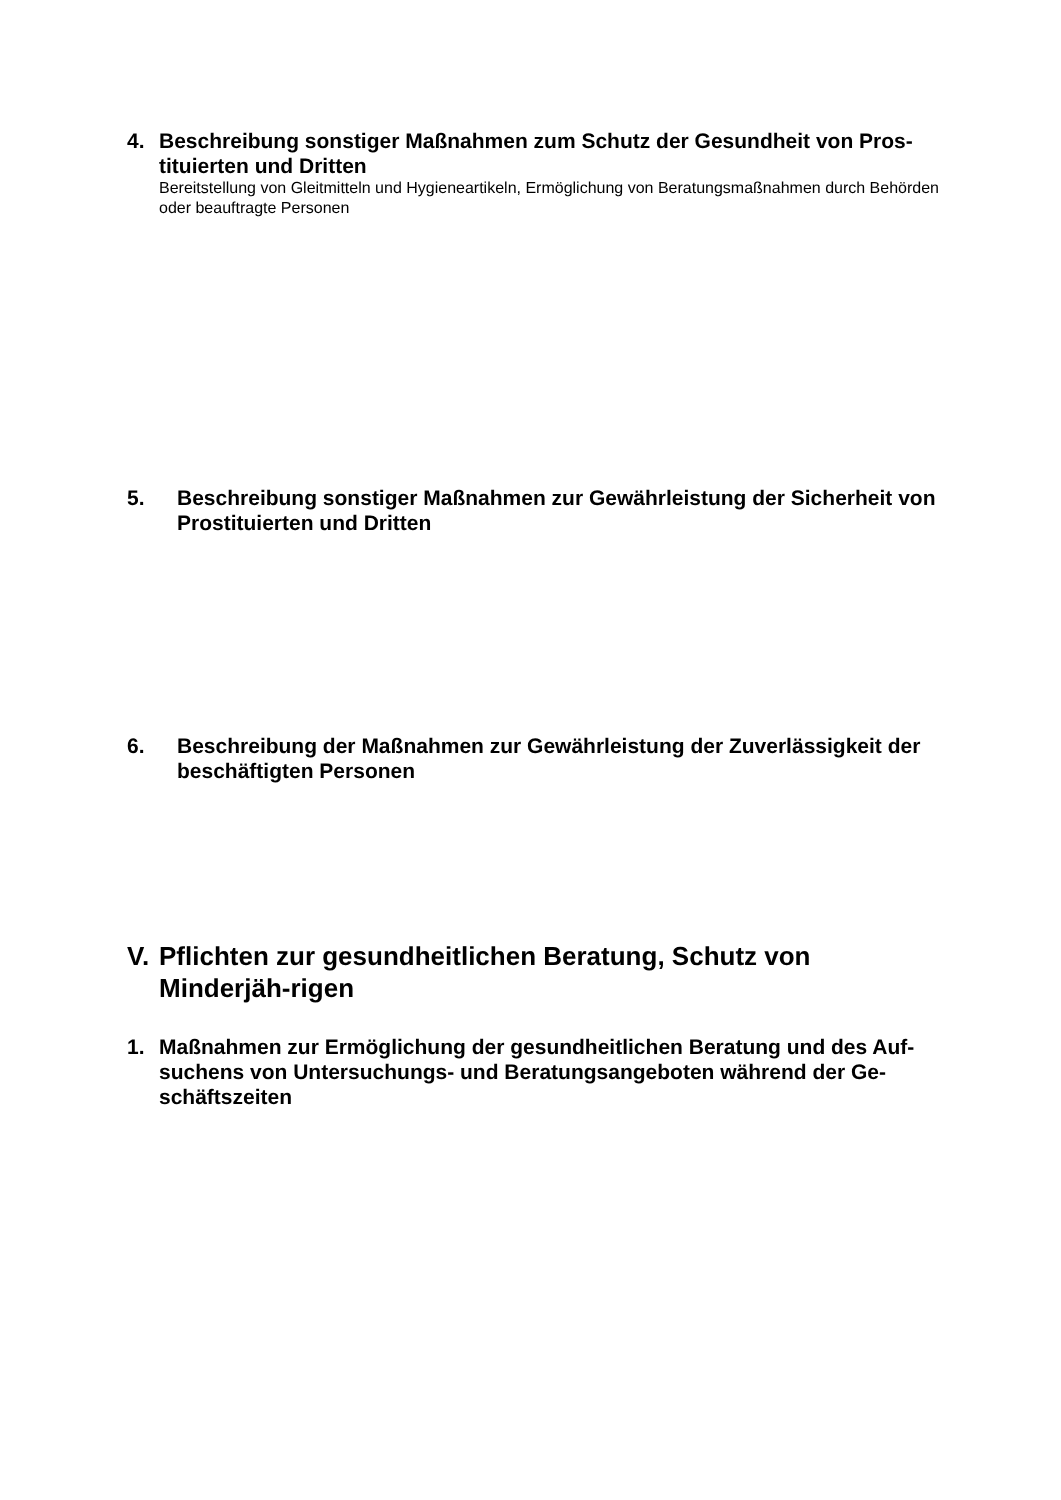4. Beschreibung sonstiger Maßnahmen zum Schutz der Gesundheit von Pros-tituierten und Dritten
Bereitstellung von Gleitmitteln und Hygieneartikeln, Ermöglichung von Beratungsmaßnahmen durch Behörden oder beauftragte Personen
5. Beschreibung sonstiger Maßnahmen zur Gewährleistung der Sicherheit von Prostituierten und Dritten
6. Beschreibung der Maßnahmen zur Gewährleistung der Zuverlässigkeit der beschäftigten Personen
V. Pflichten zur gesundheitlichen Beratung, Schutz von Minderjäh-rigen
1. Maßnahmen zur Ermöglichung der gesundheitlichen Beratung und des Auf-suchens von Untersuchungs- und Beratungsangeboten während der Ge-schäftszeiten